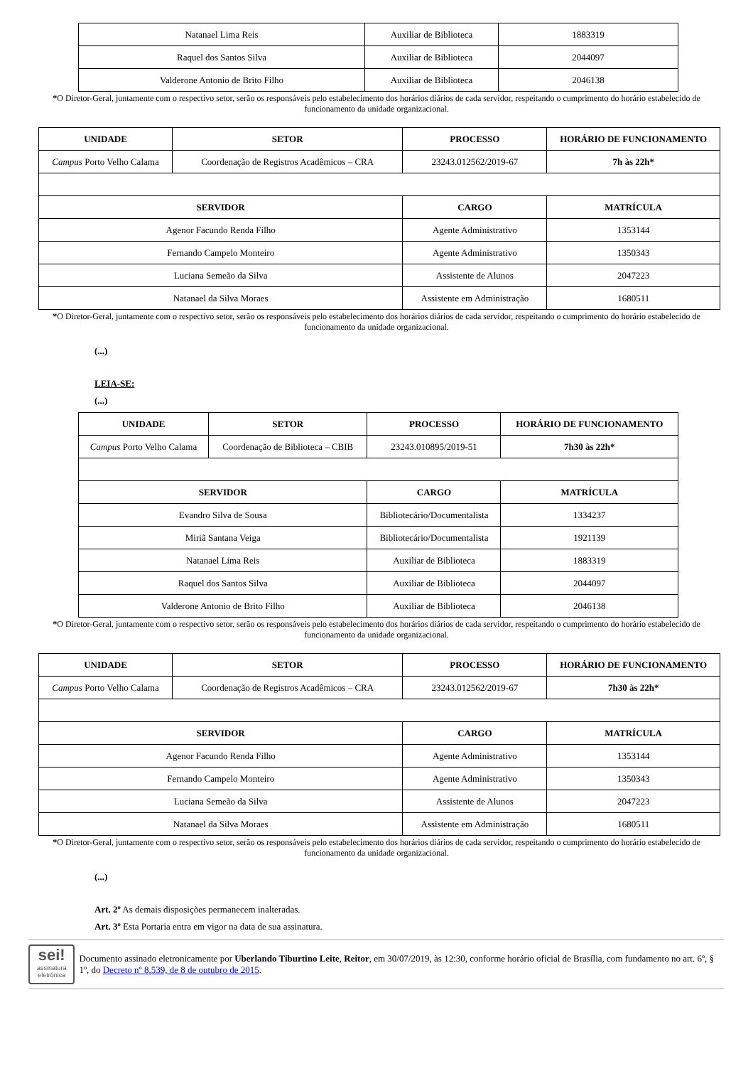| Natanael Lima Reis | Auxiliar de Biblioteca | 1883319 |
| Raquel dos Santos Silva | Auxiliar de Biblioteca | 2044097 |
| Valderone Antonio de Brito Filho | Auxiliar de Biblioteca | 2046138 |
*O Diretor-Geral, juntamente com o respectivo setor, serão os responsáveis pelo estabelecimento dos horários diários de cada servidor, respeitando o cumprimento do horário estabelecido de funcionamento da unidade organizacional.
| UNIDADE | SETOR | PROCESSO | HORÁRIO DE FUNCIONAMENTO |
| --- | --- | --- | --- |
| Campus Porto Velho Calama | Coordenação de Registros Acadêmicos – CRA | 23243.012562/2019-67 | 7h às 22h* |
| SERVIDOR | | CARGO | MATRÍCULA |
| Agenor Facundo Renda Filho | | Agente Administrativo | 1353144 |
| Fernando Campelo Monteiro | | Agente Administrativo | 1350343 |
| Luciana Semeão da Silva | | Assistente de Alunos | 2047223 |
| Natanael da Silva Moraes | | Assistente em Administração | 1680511 |
*O Diretor-Geral, juntamente com o respectivo setor, serão os responsáveis pelo estabelecimento dos horários diários de cada servidor, respeitando o cumprimento do horário estabelecido de funcionamento da unidade organizacional.
(...)
LEIA-SE:
(...)
| UNIDADE | SETOR | PROCESSO | HORÁRIO DE FUNCIONAMENTO |
| --- | --- | --- | --- |
| Campus Porto Velho Calama | Coordenação de Biblioteca – CBIB | 23243.010895/2019-51 | 7h30 às 22h* |
| SERVIDOR | | CARGO | MATRÍCULA |
| Evandro Silva de Sousa | | Bibliotecário/Documentalista | 1334237 |
| Miriã Santana Veiga | | Bibliotecário/Documentalista | 1921139 |
| Natanael Lima Reis | | Auxiliar de Biblioteca | 1883319 |
| Raquel dos Santos Silva | | Auxiliar de Biblioteca | 2044097 |
| Valderone Antonio de Brito Filho | | Auxiliar de Biblioteca | 2046138 |
*O Diretor-Geral, juntamente com o respectivo setor, serão os responsáveis pelo estabelecimento dos horários diários de cada servidor, respeitando o cumprimento do horário estabelecido de funcionamento da unidade organizacional.
| UNIDADE | SETOR | PROCESSO | HORÁRIO DE FUNCIONAMENTO |
| --- | --- | --- | --- |
| Campus Porto Velho Calama | Coordenação de Registros Acadêmicos – CRA | 23243.012562/2019-67 | 7h30 às 22h* |
| SERVIDOR | | CARGO | MATRÍCULA |
| Agenor Facundo Renda Filho | | Agente Administrativo | 1353144 |
| Fernando Campelo Monteiro | | Agente Administrativo | 1350343 |
| Luciana Semeão da Silva | | Assistente de Alunos | 2047223 |
| Natanael da Silva Moraes | | Assistente em Administração | 1680511 |
*O Diretor-Geral, juntamente com o respectivo setor, serão os responsáveis pelo estabelecimento dos horários diários de cada servidor, respeitando o cumprimento do horário estabelecido de funcionamento da unidade organizacional.
(...)
Art. 2º As demais disposições permanecem inalteradas.
Art. 3º Esta Portaria entra em vigor na data de sua assinatura.
sei!
assinatura eletrônica
Documento assinado eletronicamente por Uberlando Tiburtino Leite, Reitor, em 30/07/2019, às 12:30, conforme horário oficial de Brasília, com fundamento no art. 6º, § 1º, do Decreto nº 8.539, de 8 de outubro de 2015.